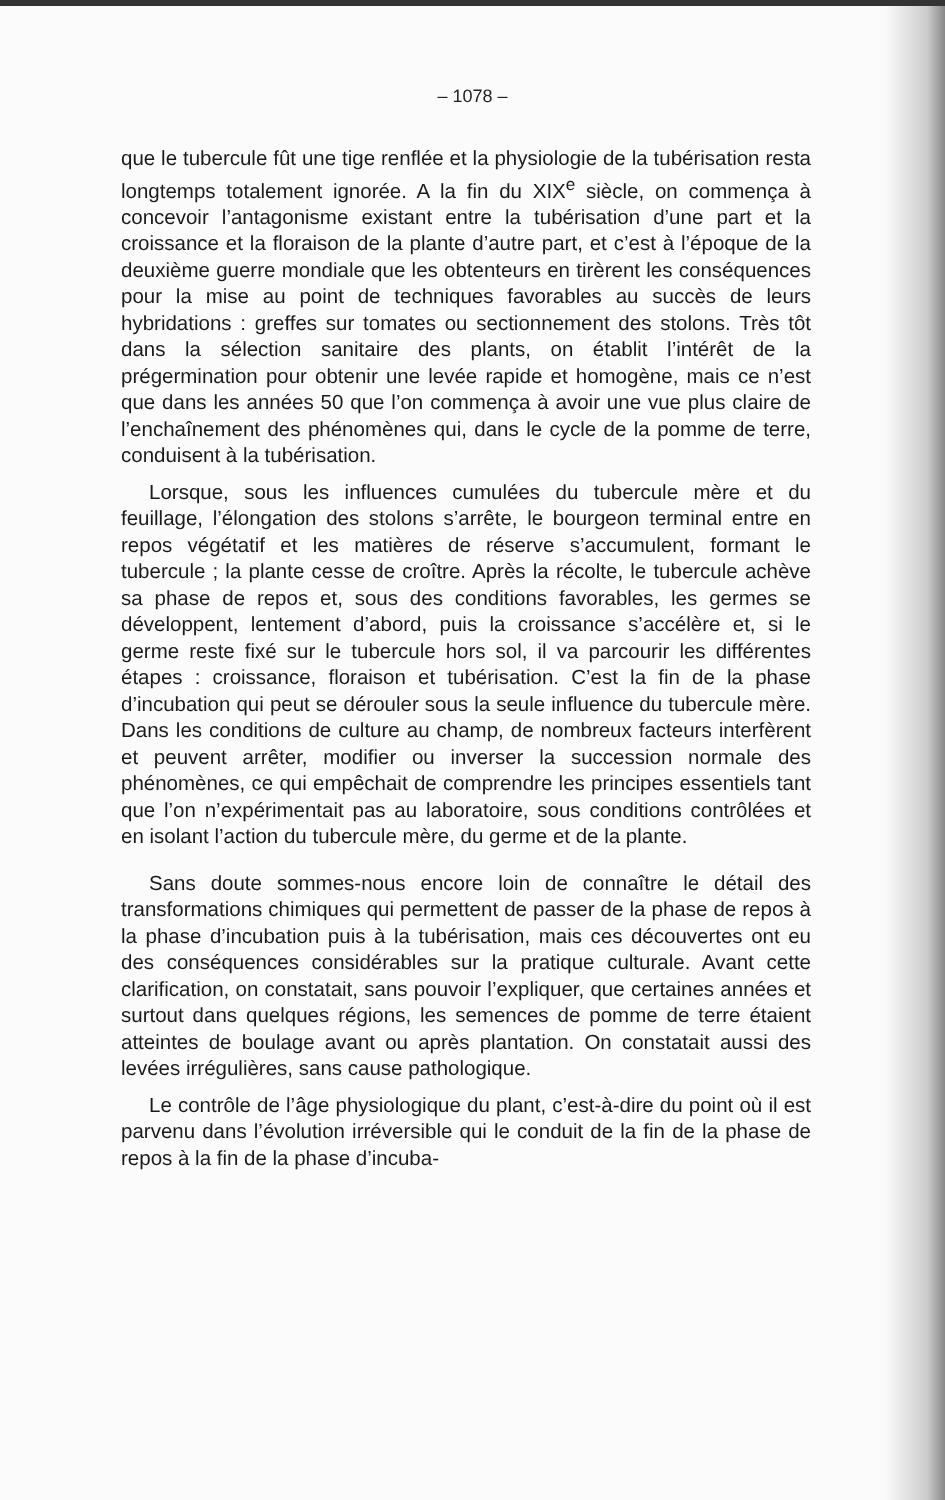– 1078 –
que le tubercule fût une tige renflée et la physiologie de la tubérisation resta longtemps totalement ignorée. A la fin du XIX<sup>e</sup> siècle, on commença à concevoir l’antagonisme existant entre la tubérisation d’une part et la croissance et la floraison de la plante d’autre part, et c’est à l’époque de la deuxième guerre mondiale que les obtenteurs en tirèrent les conséquences pour la mise au point de techniques favorables au succès de leurs hybridations : greffes sur tomates ou sectionnement des stolons. Très tôt dans la sélection sanitaire des plants, on établit l’intérêt de la prégermination pour obtenir une levée rapide et homogène, mais ce n’est que dans les années 50 que l’on commença à avoir une vue plus claire de l’enchaînement des phénomènes qui, dans le cycle de la pomme de terre, conduisent à la tubérisation.
Lorsque, sous les influences cumulées du tubercule mère et du feuillage, l’élongation des stolons s’arrête, le bourgeon terminal entre en repos végétatif et les matières de réserve s’accumulent, formant le tubercule ; la plante cesse de croître. Après la récolte, le tubercule achève sa phase de repos et, sous des conditions favorables, les germes se développent, lentement d’abord, puis la croissance s’accélère et, si le germe reste fixé sur le tubercule hors sol, il va parcourir les différentes étapes : croissance, floraison et tubérisation. C’est la fin de la phase d’incubation qui peut se dérouler sous la seule influence du tubercule mère. Dans les conditions de culture au champ, de nombreux facteurs interfèrent et peuvent arrêter, modifier ou inverser la succession normale des phénomènes, ce qui empêchait de comprendre les principes essentiels tant que l’on n’expérimentait pas au laboratoire, sous conditions contrôlées et en isolant l’action du tubercule mère, du germe et de la plante.
Sans doute sommes-nous encore loin de connaître le détail des transformations chimiques qui permettent de passer de la phase de repos à la phase d’incubation puis à la tubérisation, mais ces découvertes ont eu des conséquences considérables sur la pratique culturale. Avant cette clarification, on constatait, sans pouvoir l’expliquer, que certaines années et surtout dans quelques régions, les semences de pomme de terre étaient atteintes de boulage avant ou après plantation. On constatait aussi des levées irrégulières, sans cause pathologique.
Le contrôle de l’âge physiologique du plant, c’est-à-dire du point où il est parvenu dans l’évolution irréversible qui le conduit de la fin de la phase de repos à la fin de la phase d’incuba-